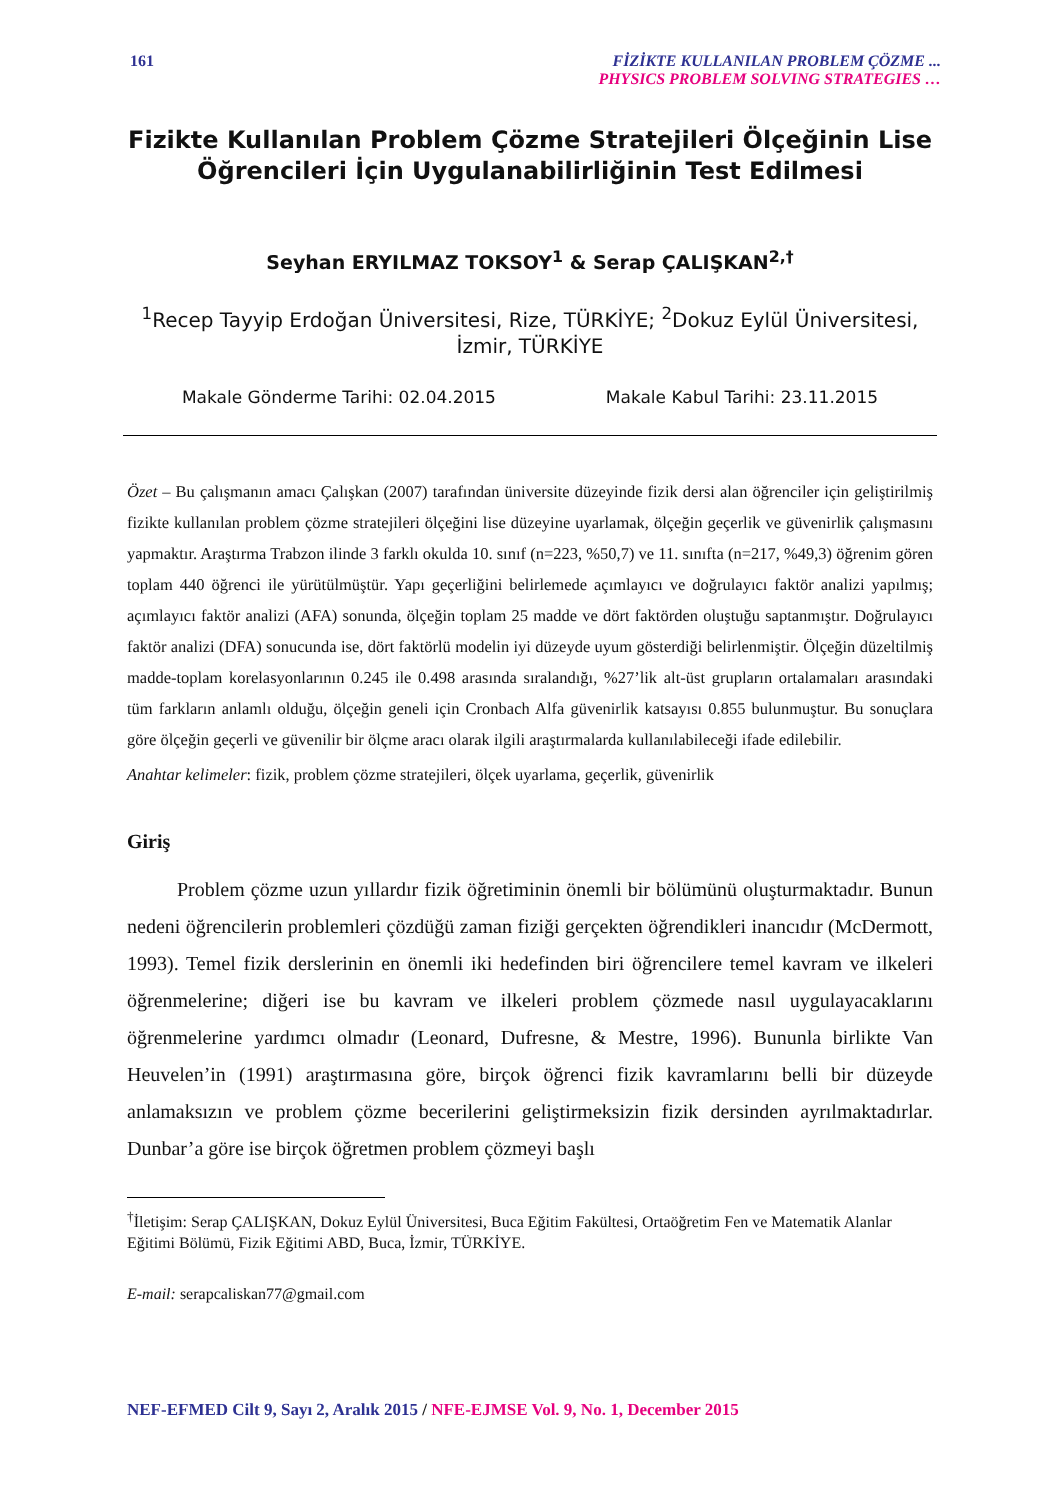161 FİZİKTE KULLANILAN PROBLEM ÇÖZME ...
PHYSICS PROBLEM SOLVING STRATEGIES …
Fizikte Kullanılan Problem Çözme Stratejileri Ölçeğinin Lise Öğrencileri İçin Uygulanabilirliğinin Test Edilmesi
Seyhan ERYILMAZ TOKSOY<sup>1</sup> & Serap ÇALIŞKAN<sup>2,†</sup>
<sup>1</sup> Recep Tayyip Erdoğan Üniversitesi, Rize, TÜRKİYE; <sup>2</sup>Dokuz Eylül Üniversitesi, İzmir, TÜRKİYE
Makale Gönderme Tarihi: 02.04.2015 Makale Kabul Tarihi: 23.11.2015
Özet – Bu çalışmanın amacı Çalışkan (2007) tarafından üniversite düzeyinde fizik dersi alan öğrenciler için geliştirilmiş fizikte kullanılan problem çözme stratejileri ölçeğini lise düzeyine uyarlamak, ölçeğin geçerlik ve güvenirlik çalışmasını yapmaktır. Araştırma Trabzon ilinde 3 farklı okulda 10. sınıf (n=223, %50,7) ve 11. sınıfta (n=217, %49,3) öğrenim gören toplam 440 öğrenci ile yürütülmüştür. Yapı geçerliğini belirlemede açımlayıcı ve doğrulayıcı faktör analizi yapılmış; açımlayıcı faktör analizi (AFA) sonunda, ölçeğin toplam 25 madde ve dört faktörden oluştuğu saptanmıştır. Doğrulayıcı faktör analizi (DFA) sonucunda ise, dört faktörlü modelin iyi düzeyde uyum gösterdiği belirlenmiştir. Ölçeğin düzeltilmiş madde-toplam korelasyonlarının 0.245 ile 0.498 arasında sıralandığı, %27’lik alt-üst grupların ortalamaları arasındaki tüm farkların anlamlı olduğu, ölçeğin geneli için Cronbach Alfa güvenirlik katsayısı 0.855 bulunmuştur. Bu sonuçlara göre ölçeğin geçerli ve güvenilir bir ölçme aracı olarak ilgili araştırmalarda kullanılabileceği ifade edilebilir.
Anahtar kelimeler: fizik, problem çözme stratejileri, ölçek uyarlama, geçerlik, güvenirlik
Giriş
Problem çözme uzun yıllardır fizik öğretiminin önemli bir bölümünü oluşturmaktadır. Bunun nedeni öğrencilerin problemleri çözdüğü zaman fiziği gerçekten öğrendikleri inancıdır (McDermott, 1993). Temel fizik derslerinin en önemli iki hedefinden biri öğrencilere temel kavram ve ilkeleri öğrenmelerine; diğeri ise bu kavram ve ilkeleri problem çözmede nasıl uygulayacaklarını öğrenmelerine yardımcı olmadır (Leonard, Dufresne, & Mestre, 1996). Bununla birlikte Van Heuvelen’in (1991) araştırmasına göre, birçok öğrenci fizik kavramlarını belli bir düzeyde anlamaksızın ve problem çözme becerilerini geliştirmeksizin fizik dersinden ayrılmaktadırlar. Dunbar’a göre ise birçok öğretmen problem çözmeyi başlı
<sup>†</sup> İletişim: Serap ÇALIŞKAN, Dokuz Eylül Üniversitesi, Buca Eğitim Fakültesi, Ortaöğretim Fen ve Matematik Alanlar Eğitimi Bölümü, Fizik Eğitimi ABD, Buca, İzmir, TÜRKİYE.
E-mail: serapcaliskan77@gmail.com
NEF-EFMED Cilt 9, Sayı 2, Aralık 2015 / NFE-EJMSE Vol. 9, No. 1, December 2015